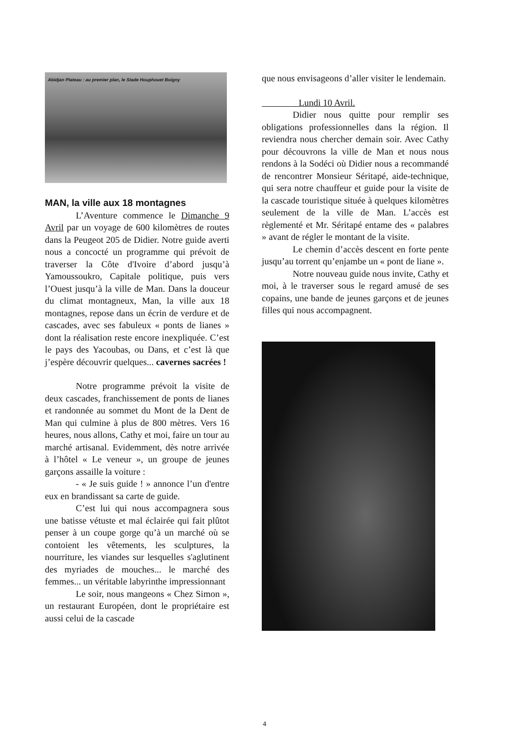Abidjan Plateau : au premier plan, le Stade Houphouet Boigny
MAN, la ville aux 18 montagnes
L’Aventure commence le Dimanche 9 Avril par un voyage de 600 kilomètres de routes dans la Peugeot 205 de Didier. Notre guide averti nous a concocté un programme qui prévoit de traverser la Côte d'Ivoire d’abord jusqu’à Yamoussoukro, Capitale politique, puis vers l’Ouest jusqu’à la ville de Man. Dans la douceur du climat montagneux, Man, la ville aux 18 montagnes, repose dans un écrin de verdure et de cascades, avec ses fabuleux « ponts de lianes » dont la réalisation reste encore inexpliquée. C’est le pays des Yacoubas, ou Dans, et c’est là que j’espère découvrir quelques... cavernes sacrées !
Notre programme prévoit la visite de deux cascades, franchissement de ponts de lianes et randonnée au sommet du Mont de la Dent de Man qui culmine à plus de 800 mètres. Vers 16 heures, nous allons, Cathy et moi, faire un tour au marché artisanal. Evidemment, dès notre arrivée à l’hôtel « Le veneur », un groupe de jeunes garçons assaille la voiture :
- « Je suis guide ! » annonce l’un d'entre eux en brandissant sa carte de guide.
C’est lui qui nous accompagnera sous une batisse vétuste et mal éclairée qui fait plûtot penser à un coupe gorge qu’à un marché où se contoient les vêtements, les sculptures, la nourriture, les viandes sur lesquelles s'aglutinent des myriades de mouches... le marché des femmes... un véritable labyrinthe impressionnant
Le soir, nous mangeons « Chez Simon », un restaurant Européen, dont le propriétaire est aussi celui de la cascade
que nous envisageons d’aller visiter le lendemain.
Lundi 10 Avril.
Didier nous quitte pour remplir ses obligations professionnelles dans la région. Il reviendra nous chercher demain soir. Avec Cathy pour découvrons la ville de Man et nous nous rendons à la Sodéci où Didier nous a recommandé de rencontrer Monsieur Séritapé, aide-technique, qui sera notre chauffeur et guide pour la visite de la cascade touristique située à quelques kilomètres seulement de la ville de Man. L’accès est règlementé et Mr. Séritapé entame des « palabres » avant de régler le montant de la visite.
Le chemin d’accès descent en forte pente jusqu’au torrent qu’enjambe un « pont de liane ».
Notre nouveau guide nous invite, Cathy et moi, à le traverser sous le regard amusé de ses copains, une bande de jeunes garçons et de jeunes filles qui nous accompagnent.
4